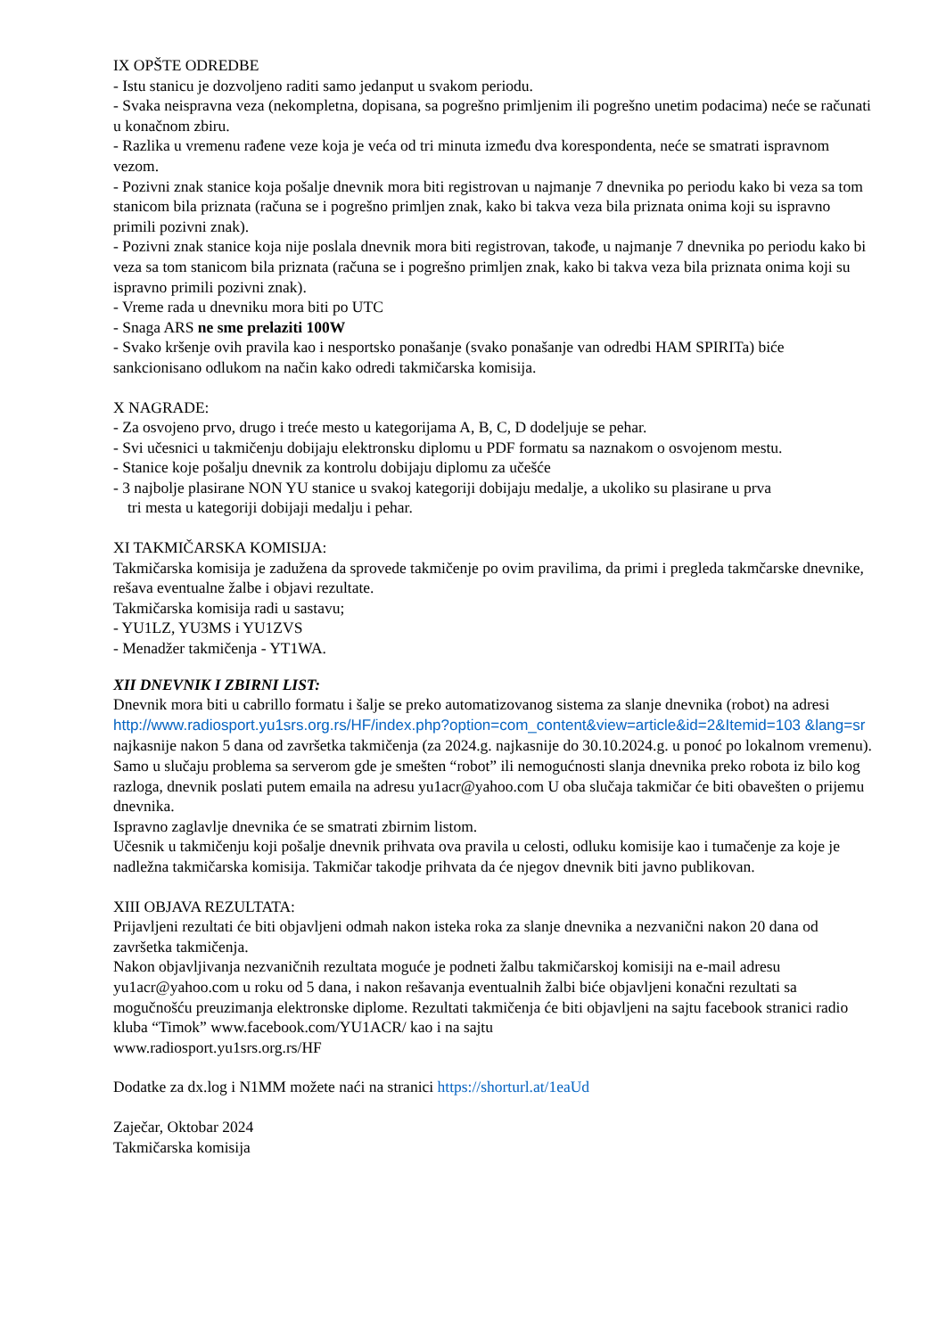IX OPŠTE ODREDBE
- Istu stanicu je dozvoljeno raditi samo jedanput u svakom periodu.
- Svaka neispravna veza (nekompletna, dopisana, sa pogrešno primljenim ili pogrešno unetim podacima) neće se računati u konačnom zbiru.
- Razlika u vremenu rađene veze koja je veća od tri minuta između dva korespondenta, neće se smatrati ispravnom vezom.
- Pozivni znak stanice koja pošalje dnevnik mora biti registrovan u najmanje 7 dnevnika po periodu kako bi veza sa tom stanicom bila priznata (računa se i pogrešno primljen znak, kako bi takva veza bila priznata onima koji su ispravno primili pozivni znak).
- Pozivni znak stanice koja nije poslala dnevnik mora biti registrovan, takođe, u najmanje 7 dnevnika po periodu kako bi veza sa tom stanicom bila priznata (računa se i pogrešno primljen znak, kako bi takva veza bila priznata onima koji su ispravno primili pozivni znak).
- Vreme rada u dnevniku mora biti po UTC
- Snaga ARS ne sme prelaziti 100W
- Svako kršenje ovih pravila kao i nesportsko ponašanje (svako ponašanje van odredbi HAM SPIRITa) biće sankcionisano odlukom na način kako odredi takmičarska komisija.
X NAGRADE:
- Za osvojeno prvo, drugo i treće mesto u kategorijama A, B, C, D dodeljuje se pehar.
- Svi učesnici u takmičenju dobijaju elektronsku diplomu u PDF formatu sa naznakom o osvojenom mestu.
- Stanice koje pošalju dnevnik za kontrolu dobijaju diplomu za učešće
- 3 najbolje plasirane NON YU stanice u svakoj kategoriji dobijaju medalje, a ukoliko su plasirane u prva
tri mesta u kategoriji dobijaji medalju i pehar.
XI TAKMIČARSKA KOMISIJA:
Takmičarska komisija je zadužena da sprovede takmičenje po ovim pravilima, da primi i pregleda takmčarske dnevnike, rešava eventualne žalbe i objavi rezultate.
Takmičarska komisija radi u sastavu;
- YU1LZ, YU3MS i YU1ZVS
- Menadžer takmičenja - YT1WA.
XII DNEVNIK I ZBIRNI LIST:
Dnevnik mora biti u cabrillo formatu i šalje se preko automatizovanog sistema za slanje dnevnika (robot) na adresi
http://www.radiosport.yu1srs.org.rs/HF/index.php?option=com_content&view=article&id=2&Itemid=103 &lang=sr najkasnije nakon 5 dana od završetka takmičenja (za 2024.g. najkasnije do 30.10.2024.g. u ponoć po lokalnom vremenu).
Samo u slučaju problema sa serverom gde je smešten “robot” ili nemogućnosti slanja dnevnika preko robota iz bilo kog razloga, dnevnik poslati putem emaila na adresu yu1acr@yahoo.com U oba slučaja takmičar će biti obavešten o prijemu dnevnika.
Ispravno zaglavlje dnevnika će se smatrati zbirnim listom.
Učesnik u takmičenju koji pošalje dnevnik prihvata ova pravila u celosti, odluku komisije kao i tumačenje za koje je nadležna takmičarska komisija. Takmičar takodje prihvata da će njegov dnevnik biti javno publikovan.
XIII OBJAVA REZULTATA:
Prijavljeni rezultati će biti objavljeni odmah nakon isteka roka za slanje dnevnika a nezvanični nakon 20 dana od završetka takmičenja.
Nakon objavljivanja nezvaničnih rezultata moguće je podneti žalbu takmičarskoj komisiji na e-mail adresu yu1acr@yahoo.com u roku od 5 dana, i nakon rešavanja eventualnih žalbi biće objavljeni konačni rezultati sa mogučnošću preuzimanja elektronske diplome. Rezultati takmičenja će biti objavljeni na sajtu facebook stranici radio kluba “Timok” www.facebook.com/YU1ACR/ kao i na sajtu
www.radiosport.yu1srs.org.rs/HF
Dodatke za dx.log i N1MM možete naći na stranici https://shorturl.at/1eaUd
Zaječar, Oktobar 2024
Takmičarska komisija